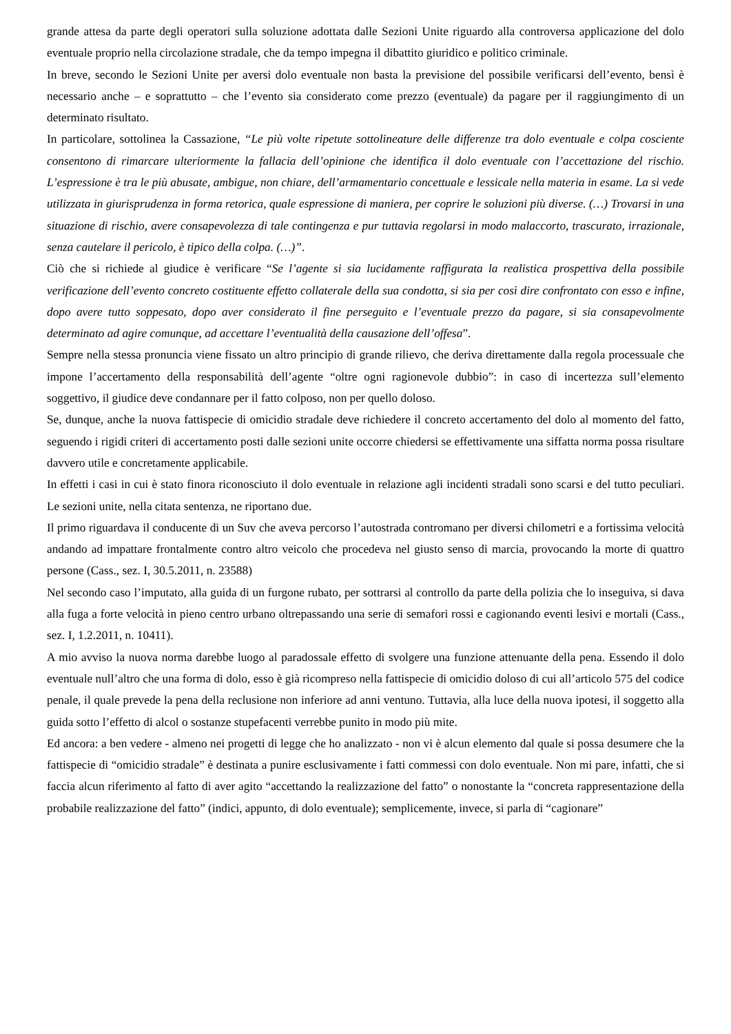grande attesa da parte degli operatori sulla soluzione adottata dalle Sezioni Unite riguardo alla controversa applicazione del dolo eventuale proprio nella circolazione stradale, che da tempo impegna il dibattito giuridico e politico criminale.
In breve, secondo le Sezioni Unite per aversi dolo eventuale non basta la previsione del possibile verificarsi dell’evento, bensì è necessario anche – e soprattutto – che l’evento sia considerato come prezzo (eventuale) da pagare per il raggiungimento di un determinato risultato.
In particolare, sottolinea la Cassazione, “Le più volte ripetute sottolineature delle differenze tra dolo eventuale e colpa cosciente consentono di rimarcare ulteriormente la fallacia dell’opinione che identifica il dolo eventuale con l’accettazione del rischio. L’espressione è tra le più abusate, ambigue, non chiare, dell’armamentario concettuale e lessicale nella materia in esame. La si vede utilizzata in giurisprudenza in forma retorica, quale espressione di maniera, per coprire le soluzioni più diverse. (…) Trovarsi in una situazione di rischio, avere consapevolezza di tale contingenza e pur tuttavia regolarsi in modo malaccorto, trascurato, irrazionale, senza cautelare il pericolo, è tipico della colpa. (…)”.
Ciò che si richiede al giudice è verificare “Se l’agente si sia lucidamente raffigurata la realistica prospettiva della possibile verificazione dell’evento concreto costituente effetto collaterale della sua condotta, si sia per così dire confrontato con esso e infine, dopo avere tutto soppesato, dopo aver considerato il fine perseguito e l’eventuale prezzo da pagare, si sia consapevolmente determinato ad agire comunque, ad accettare l’eventualità della causazione dell’offesa”.
Sempre nella stessa pronuncia viene fissato un altro principio di grande rilievo, che deriva direttamente dalla regola processuale che impone l’accertamento della responsabilità dell’agente “oltre ogni ragionevole dubbio”: in caso di incertezza sull’elemento soggettivo, il giudice deve condannare per il fatto colposo, non per quello doloso.
Se, dunque, anche la nuova fattispecie di omicidio stradale deve richiedere il concreto accertamento del dolo al momento del fatto, seguendo i rigidi criteri di accertamento posti dalle sezioni unite occorre chiedersi se effettivamente una siffatta norma possa risultare davvero utile e concretamente applicabile.
In effetti i casi in cui è stato finora riconosciuto il dolo eventuale in relazione agli incidenti stradali sono scarsi e del tutto peculiari. Le sezioni unite, nella citata sentenza, ne riportano due.
Il primo riguardava il conducente di un Suv che aveva percorso l’autostrada contromano per diversi chilometri e a fortissima velocità andando ad impattare frontalmente contro altro veicolo che procedeva nel giusto senso di marcia, provocando la morte di quattro persone (Cass., sez. I, 30.5.2011, n. 23588)
Nel secondo caso l’imputato, alla guida di un furgone rubato, per sottrarsi al controllo da parte della polizia che lo inseguiva, si dava alla fuga a forte velocità in pieno centro urbano oltrepassando una serie di semafori rossi e cagionando eventi lesivi e mortali (Cass., sez. I, 1.2.2011, n. 10411).
A mio avviso la nuova norma darebbe luogo al paradossale effetto di svolgere una funzione attenuante della pena. Essendo il dolo eventuale null’altro che una forma di dolo, esso è già ricompreso nella fattispecie di omicidio doloso di cui all’articolo 575 del codice penale, il quale prevede la pena della reclusione non inferiore ad anni ventuno. Tuttavia, alla luce della nuova ipotesi, il soggetto alla guida sotto l’effetto di alcol o sostanze stupefacenti verrebbe punito in modo più mite.
Ed ancora: a ben vedere - almeno nei progetti di legge che ho analizzato - non vi è alcun elemento dal quale si possa desumere che la fattispecie di “omicidio stradale” è destinata a punire esclusivamente i fatti commessi con dolo eventuale. Non mi pare, infatti, che si faccia alcun riferimento al fatto di aver agito “accettando la realizzazione del fatto” o nonostante la “concreta rappresentazione della probabile realizzazione del fatto” (indici, appunto, di dolo eventuale); semplicemente, invece, si parla di “cagionare”